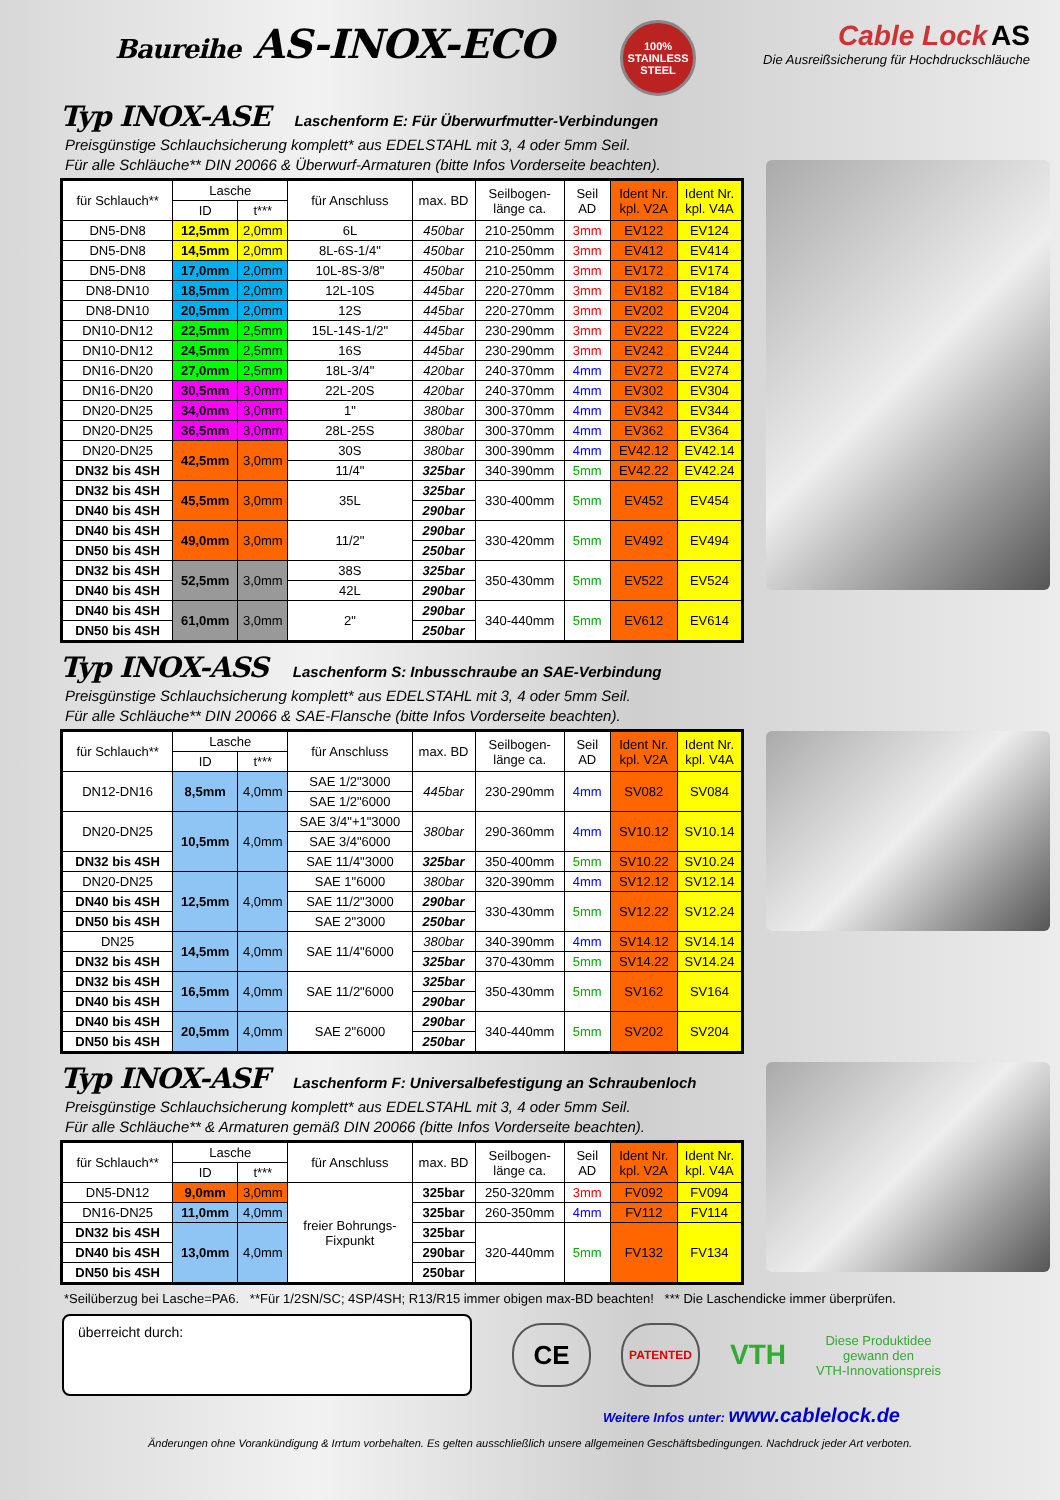Baureihe AS-INOX-ECO
100% STAINLESS STEEL
Cable Lock AS
Die Ausreißsicherung für Hochdruckschläuche
Typ INOX-ASE Laschenform E: Für Überwurfmutter-Verbindungen
Preisgünstige Schlauchsicherung komplett* aus EDELSTAHL mit 3, 4 oder 5mm Seil.
Für alle Schläuche** DIN 20066 & Überwurf-Armaturen (bitte Infos Vorderseite beachten).
| für Schlauch** | Lasche | | für Anschluss | max. BD | Seilbogen- länge ca. | Seil AD | Ident Nr. kpl. V2A | Ident Nr. kpl. V4A |
| --- | --- | --- | --- | --- | --- | --- | --- | --- |
| | ID | t*** | | | | | | |
| DN5-DN8 | 12,5mm | 2,0mm | 6L | 450bar | 210-250mm | 3mm | EV122 | EV124 |
| DN5-DN8 | 14,5mm | 2,0mm | 8L-6S-1/4" | 450bar | 210-250mm | 3mm | EV412 | EV414 |
| DN5-DN8 | 17,0mm | 2,0mm | 10L-8S-3/8" | 450bar | 210-250mm | 3mm | EV172 | EV174 |
| DN8-DN10 | 18,5mm | 2,0mm | 12L-10S | 445bar | 220-270mm | 3mm | EV182 | EV184 |
| DN8-DN10 | 20,5mm | 2,0mm | 12S | 445bar | 220-270mm | 3mm | EV202 | EV204 |
| DN10-DN12 | 22,5mm | 2,5mm | 15L-14S-1/2" | 445bar | 230-290mm | 3mm | EV222 | EV224 |
| DN10-DN12 | 24,5mm | 2,5mm | 16S | 445bar | 230-290mm | 3mm | EV242 | EV244 |
| DN16-DN20 | 27,0mm | 2,5mm | 18L-3/4" | 420bar | 240-370mm | 4mm | EV272 | EV274 |
| DN16-DN20 | 30,5mm | 3,0mm | 22L-20S | 420bar | 240-370mm | 4mm | EV302 | EV304 |
| DN20-DN25 | 34,0mm | 3,0mm | 1" | 380bar | 300-370mm | 4mm | EV342 | EV344 |
| DN20-DN25 | 36,5mm | 3,0mm | 28L-25S | 380bar | 300-370mm | 4mm | EV362 | EV364 |
| DN20-DN25 | 42,5mm | 3,0mm | 30S | 380bar | 300-390mm | 4mm | EV42.12 | EV42.14 |
| DN32 bis 4SH | | | 11/4" | 325bar | 340-390mm | 5mm | EV42.22 | EV42.24 |
| DN32 bis 4SH | 45,5mm | 3,0mm | 35L | 325bar | 330-400mm | 5mm | EV452 | EV454 |
| DN40 bis 4SH | | | | 290bar | | | | |
| DN40 bis 4SH | 49,0mm | 3,0mm | 11/2" | 290bar | 330-420mm | 5mm | EV492 | EV494 |
| DN50 bis 4SH | | | | 250bar | | | | |
| DN32 bis 4SH | 52,5mm | 3,0mm | 38S | 325bar | 350-430mm | 5mm | EV522 | EV524 |
| DN40 bis 4SH | | | 42L | 290bar | | | | |
| DN40 bis 4SH | 61,0mm | 3,0mm | 2" | 290bar | 340-440mm | 5mm | EV612 | EV614 |
| DN50 bis 4SH | | | | 250bar | | | | |
Typ INOX-ASS Laschenform S: Inbusschraube an SAE-Verbindung
Preisgünstige Schlauchsicherung komplett* aus EDELSTAHL mit 3, 4 oder 5mm Seil.
Für alle Schläuche** DIN 20066 & SAE-Flansche (bitte Infos Vorderseite beachten).
| für Schlauch** | Lasche | | für Anschluss | max. BD | Seilbogen- länge ca. | Seil AD | Ident Nr. kpl. V2A | Ident Nr. kpl. V4A |
| --- | --- | --- | --- | --- | --- | --- | --- | --- |
| | ID | t*** | | | | | | |
| DN12-DN16 | 8,5mm | 4,0mm | SAE 1/2"3000 | 445bar | 230-290mm | 4mm | SV082 | SV084 |
| | | | SAE 1/2"6000 | | | | | |
| DN20-DN25 | 10,5mm | 4,0mm | SAE 3/4"+1"3000 | 380bar | 290-360mm | 4mm | SV10.12 | SV10.14 |
| | | | SAE 3/4"6000 | | | | | |
| DN32 bis 4SH | | | SAE 11/4"3000 | 325bar | 350-400mm | 5mm | SV10.22 | SV10.24 |
| DN20-DN25 | 12,5mm | 4,0mm | SAE 1"6000 | 380bar | 320-390mm | 4mm | SV12.12 | SV12.14 |
| DN40 bis 4SH | | | SAE 11/2"3000 | 290bar | 330-430mm | 5mm | SV12.22 | SV12.24 |
| DN50 bis 4SH | | | SAE 2"3000 | 250bar | | | | |
| DN25 | 14,5mm | 4,0mm | SAE 11/4"6000 | 380bar | 340-390mm | 4mm | SV14.12 | SV14.14 |
| DN32 bis 4SH | | | | 325bar | 370-430mm | 5mm | SV14.22 | SV14.24 |
| DN32 bis 4SH | 16,5mm | 4,0mm | SAE 11/2"6000 | 325bar | 350-430mm | 5mm | SV162 | SV164 |
| DN40 bis 4SH | | | | 290bar | | | | |
| DN40 bis 4SH | 20,5mm | 4,0mm | SAE 2"6000 | 290bar | 340-440mm | 5mm | SV202 | SV204 |
| DN50 bis 4SH | | | | 250bar | | | | |
Typ INOX-ASF Laschenform F: Universalbefestigung an Schraubenloch
Preisgünstige Schlauchsicherung komplett* aus EDELSTAHL mit 3, 4 oder 5mm Seil.
Für alle Schläuche** & Armaturen gemäß DIN 20066 (bitte Infos Vorderseite beachten).
| für Schlauch** | Lasche | | für Anschluss | max. BD | Seilbogen- länge ca. | Seil AD | Ident Nr. kpl. V2A | Ident Nr. kpl. V4A |
| --- | --- | --- | --- | --- | --- | --- | --- | --- |
| | ID | t*** | | | | | | |
| DN5-DN12 | 9,0mm | 3,0mm | freier Bohrungs- Fixpunkt | 325bar | 250-320mm | 3mm | FV092 | FV094 |
| DN16-DN25 | 11,0mm | 4,0mm | | 325bar | 260-350mm | 4mm | FV112 | FV114 |
| DN32 bis 4SH | 13,0mm | 4,0mm | | 325bar | 320-440mm | 5mm | FV132 | FV134 |
| DN40 bis 4SH | | | | 290bar | | | | |
| DN50 bis 4SH | | | | 250bar | | | | |
*Seilüberzug bei Lasche=PA6. **Für 1/2SN/SC; 4SP/4SH; R13/R15 immer obigen max-BD beachten! *** Die Laschendicke immer überprüfen.
überreicht durch:
CE
PATENTED
VTH
Diese Produktidee
gewann den
VTH-Innovationspreis
Weitere Infos unter: www.cablelock.de
Änderungen ohne Vorankündigung & Irrtum vorbehalten. Es gelten ausschließlich unsere allgemeinen Geschäftsbedingungen. Nachdruck jeder Art verboten.